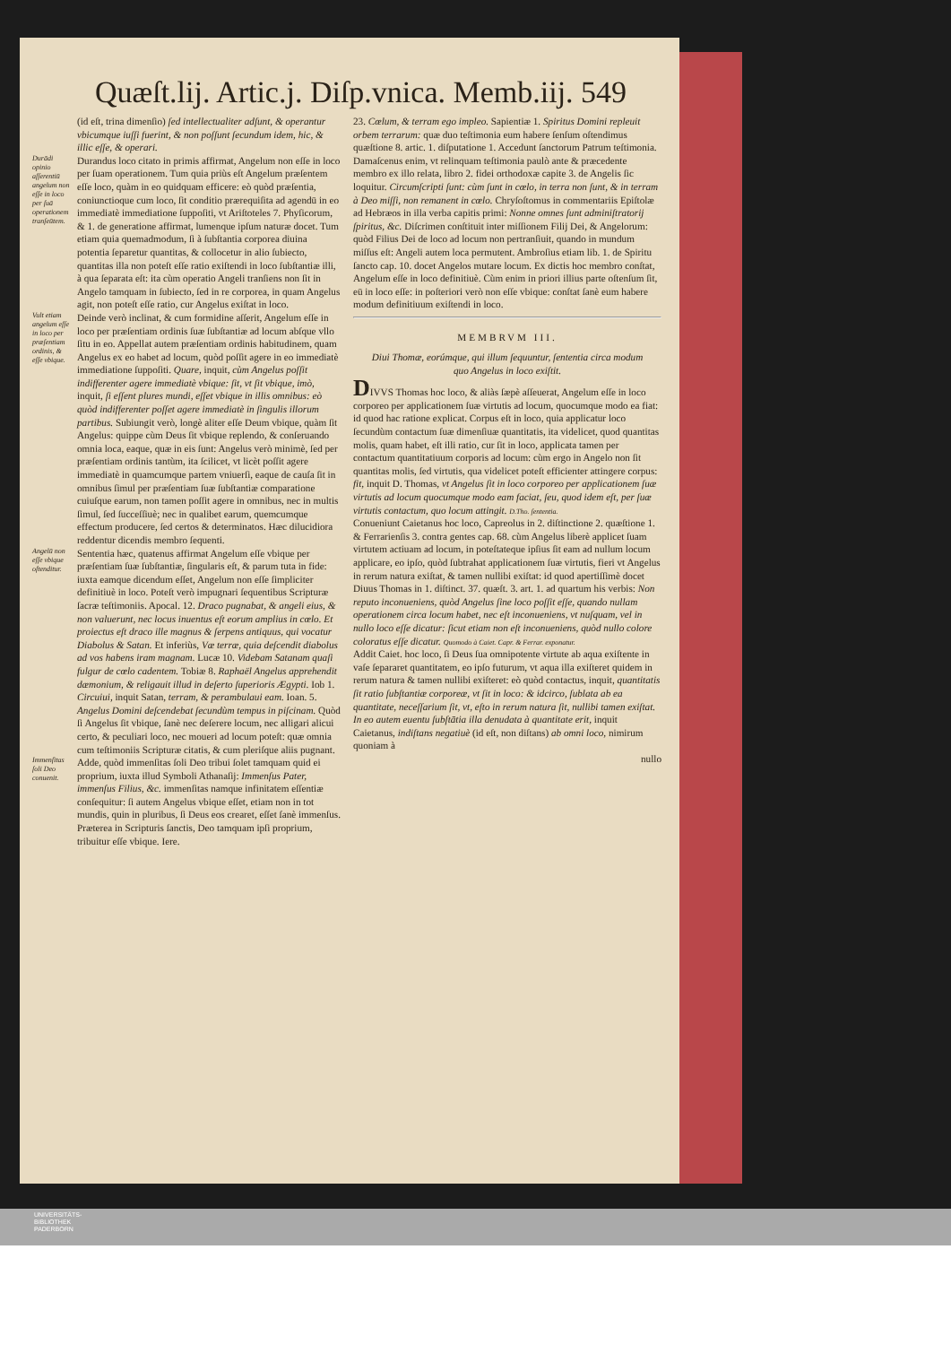Quæſt.lij. Artic.j. Diſp.vnica. Memb.iij. 549
(id eſt, trina dimenſio) ſed intellectualiter adſunt, & operantur vbicumque iuſſi fuerint, & non poſſunt ſecundum idem, hic, & illic eſſe, & operari.
Durādi opinio aſſerentiū angelum non eſſe in loco per ſuā operationem tranſeūtem.
Durandus loco citato in primis affirmat, Angelum non eſſe in loco per ſuam operationem. Tum quia priùs eſt Angelum præſentem eſſe loco, quàm in eo quidquam efficere: eò quòd præſentia, coniunctioque cum loco, ſit conditio prærequiſita ad agendū in eo immediatè immediatione ſuppoſiti, vt Ariſtoteles 7. Phyſicorum, & 1. de generatione affirmat, lumenque ipſum naturæ docet. Tum etiam quia quemadmodum, ſi à ſubſtantia corporea diuina potentia ſeparetur quantitas, & collocetur in alio ſubiecto, quantitas illa non poteſt eſſe ratio exiſtendi in loco ſubſtantiæ illi, à qua ſeparata eſt: ita cùm operatio Angeli tranſiens non ſit in Angelo tamquam in ſubiecto, ſed in re corporea, in quam Angelus agit, non poteſt eſſe ratio, cur Angelus exiſtat in loco.
Vult etiam angelum eſſe in loco per præſentiam ordinis, & eſſe vbique.
Deinde verò inclinat, & cum formidine aſſerit, Angelum eſſe in loco per præſentiam ordinis ſuæ ſubſtantiæ ad locum abſque vllo ſitu in eo. Appellat autem præſentiam ordinis habitudinem, quam Angelus ex eo habet ad locum, quòd poſſit agere in eo immediatè immediatione ſuppoſiti. Quare, inquit, cùm Angelus poſſit indifferenter agere immediatè vbique: ſit, vt ſit vbique, imò, inquit, ſi eſſent plures mundi, eſſet vbique in illis omnibus: eò quòd indifferenter poſſet agere immediatè in ſingulis illorum partibus. Subiungit verò, longè aliter eſſe Deum vbique, quàm ſit Angelus: quippe cùm Deus ſit vbique replendo, & conſeruando omnia loca, eaque, quæ in eis ſunt: Angelus verò minimè, ſed per præſentiam ordinis tantùm, ita ſcilicet, vt licèt poſſit agere immediatè in quamcumque partem vniuerſi, eaque de cauſa ſit in omnibus ſimul per præſentiam ſuæ ſubſtantiæ comparatione cuiuſque earum, non tamen poſſit agere in omnibus, nec in multis ſimul, ſed ſucceſſiuè; nec in qualibet earum, quemcumque effectum producere, ſed certos & determinatos. Hæc dilucidiora reddentur dicendis membro ſequenti.
Angelū non eſſe vbique oſtenditur.
Sententia hæc, quatenus affirmat Angelum eſſe vbique per præſentiam ſuæ ſubſtantiæ, ſingularis eſt, & parum tuta in fide: iuxta eamque dicendum eſſet, Angelum non eſſe ſimpliciter definitiuè in loco. Poteſt verò impugnari ſequentibus Scripturæ ſacræ teſtimoniis. Apocal. 12. Draco pugnabat, & angeli eius, & non valuerunt, nec locus inuentus eſt eorum amplius in cœlo. Et proiectus eſt draco ille magnus & ſerpens antiquus, qui vocatur Diabolus & Satan. Et inferiùs, Væ terræ, quia deſcendit diabolus ad vos habens iram magnam. Lucæ 10. Videbam Satanam quaſi fulgur de cœlo cadentem. Tobiæ 8. Raphaël Angelus apprehendit dæmonium, & religauit illud in deſerto ſuperioris Ægypti. Iob 1. Circuiui, inquit Satan, terram, & perambulaui eam. Ioan. 5. Angelus Domini deſcendebat ſecundùm tempus in piſcinam. Quòd ſi Angelus ſit vbique, ſanè nec deſerere locum, nec alligari alicui certo, & peculiari loco, nec moueri ad locum poteſt: quæ omnia cum teſtimoniis Scripturæ citatis, & cum pleriſque aliis pugnant.
Immenſitas ſoli Deo conuenit.
Adde, quòd immenſitas ſoli Deo tribui ſolet tamquam quid ei proprium, iuxta illud Symboli Athanaſij: Immenſus Pater, immenſus Filius, &c. immenſitas namque infinitatem eſſentiæ conſequitur: ſi autem Angelus vbique eſſet, etiam non in tot mundis, quin in pluribus, ſi Deus eos crearet, eſſet ſanè immenſus. Præterea in Scripturis ſanctis, Deo tamquam ipſi proprium, tribuitur eſſe vbique. Iere.
23. Cœlum, & terram ego impleo. Sapientiæ 1. Spiritus Domini repleuit orbem terrarum: quæ duo teſtimonia eum habere ſenſum oſtendimus quæſtione 8. artic. 1. diſputatione 1. Accedunt ſanctorum Patrum teſtimonia. Damaſcenus enim, vt relinquam teſtimonia paulò ante & præcedente membro ex illo relata, libro 2. fidei orthodoxæ capite 3. de Angelis ſic loquitur. Circumſcripti ſunt: cùm ſunt in cœlo, in terra non ſunt, & in terram à Deo miſſi, non remanent in cœlo. Chryſoſtomus in commentariis Epiſtolæ ad Hebræos in illa verba capitis primi: Nonne omnes ſunt adminiſtratorij ſpiritus, &c. Diſcrimen conſtituit inter miſſionem Filij Dei, & Angelorum: quòd Filius Dei de loco ad locum non pertranſiuit, quando in mundum miſſus eſt: Angeli autem loca permutent. Ambroſius etiam lib. 1. de Spiritu ſancto cap. 10. docet Angelos mutare locum. Ex dictis hoc membro conſtat, Angelum eſſe in loco definitiuè. Cùm enim in priori illius parte oſtenſum ſit, eū in loco eſſe: in poſteriori verò non eſſe vbique: conſtat ſanè eum habere modum definitiuum exiſtendi in loco.
MEMBRVM III.
Diui Thomæ, eorúmque, qui illum ſequuntur, ſententia circa modum quo Angelus in loco exiſtit.
DIVVS Thomas hoc loco, & aliàs ſæpè aſſeuerat, Angelum eſſe in loco corporeo per applicationem ſuæ virtutis ad locum, quocumque modo ea fiat: id quod hac ratione explicat. Corpus eſt in loco, quia applicatur loco ſecundùm contactum ſuæ dimenſiuæ quantitatis, ita videlicet, quod quantitas molis, quam habet, eſt illi ratio, cur ſit in loco, applicata tamen per contactum quantitatiuum corporis ad locum: cùm ergo in Angelo non ſit quantitas molis, ſed virtutis, qua videlicet poteſt efficienter attingere corpus: fit, inquit D. Thomas, vt Angelus ſit in loco corporeo per applicationem ſuæ virtutis ad locum quocumque modo eam faciat, ſeu, quod idem eſt, per ſuæ virtutis contactum, quo locum attingit. D.Tho. ſententia.
Conueniunt Caietanus hoc loco, Capreolus in 2. diſtinctione 2. quæſtione 1. & Ferrarienſis 3. contra gentes cap. 68. cùm Angelus liberè applicet ſuam virtutem actiuam ad locum, in poteſtateque ipſius ſit eam ad nullum locum applicare, eo ipſo, quòd ſubtrahat applicationem ſuæ virtutis, fieri vt Angelus in rerum natura exiſtat, & tamen nullibi exiſtat: id quod apertiſſimè docet Diuus Thomas in 1. diſtinct. 37. quæſt. 3. art. 1. ad quartum his verbis: Non reputo inconueniens, quòd Angelus ſine loco poſſit eſſe, quando nullam operationem circa locum habet, nec eſt inconueniens, vt nuſquam, vel in nullo loco eſſe dicatur: ſicut etiam non eſt inconueniens, quòd nullo colore coloratus eſſe dicatur. Quomodo à Caiet. Capr. & Ferrar. exponatur.
Addit Caiet. hoc loco, ſi Deus ſua omnipotente virtute ab aqua exiſtente in vaſe ſepararet quantitatem, eo ipſo futurum, vt aqua illa exiſteret quidem in rerum natura & tamen nullibi exiſteret: eò quòd contactus, inquit, quantitatis ſit ratio ſubſtantiæ corporeæ, vt ſit in loco: & idcirco, ſublata ab ea quantitate, neceſſarium ſit, vt, eſto in rerum natura ſit, nullibi tamen exiſtat. In eo autem euentu ſubſtātia illa denudata à quantitate erit, inquit Caietanus, indiſtans negatiuè (id eſt, non diſtans) ab omni loco, nimirum quoniam à
nullo
UNIVERSITÄTS-
BIBLIOTHEK
PADERBORN